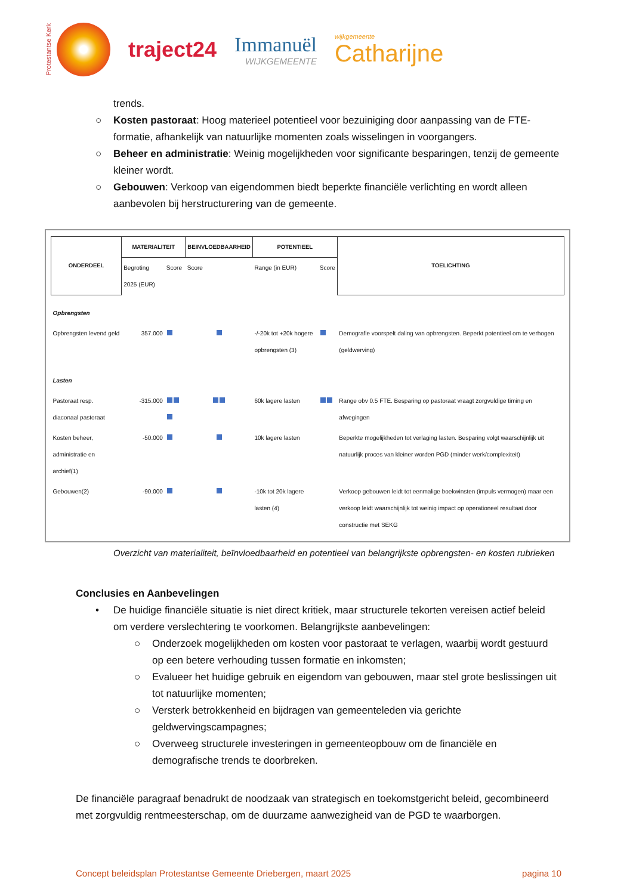Protestantse Kerk
traject24 Immanuël
WIJKGEMEENTE
wijkgemeente
Catharijne
trends.
○ Kosten pastoraat: Hoog materieel potentieel voor bezuiniging door aanpassing van de FTE-formatie, afhankelijk van natuurlijke momenten zoals wisselingen in voorgangers.
○ Beheer en administratie: Weinig mogelijkheden voor significante besparingen, tenzij de gemeente kleiner wordt.
○ Gebouwen: Verkoop van eigendommen biedt beperkte financiële verlichting en wordt alleen aanbevolen bij herstructurering van de gemeente.
| ONDERDEEL | MATERIALITEIT | | BEINVLOEDBAARHEID | POTENTIEEL | | TOELICHTING |
| --- | --- | --- | --- | --- | --- | --- |
| | Begroting 2025 (EUR) | Score | Score | Range (in EUR) | Score | |
| Opbrengsten | | | | | | |
| Opbrengsten levend geld | 357.000 | | | -/-20k tot +20k hogere opbrengsten (3) | | Demografie voorspelt daling van opbrengsten. Beperkt potentieel om te verhogen (geldwerving) |
| Lasten | | | | | | |
| Pastoraat resp. diaconaal pastoraat | -315.000 | | | 60k lagere lasten | | Range obv 0.5 FTE. Besparing op pastoraat vraagt zorgvuldige timing en afwegingen |
| Kosten beheer, administratie en archief(1) | -50.000 | | | 10k lagere lasten | | Beperkte mogelijkheden tot verlaging lasten. Besparing volgt waarschijnlijk uit natuurlijk proces van kleiner worden PGD (minder werk/complexiteit) |
| Gebouwen(2) | -90.000 | | | -10k tot 20k lagere lasten (4) | | Verkoop gebouwen leidt tot eenmalige boekwinsten (impuls vermogen) maar een verkoop leidt waarschijnlijk tot weinig impact op operationeel resultaat door constructie met SEKG |
Overzicht van materialiteit, beïnvloedbaarheid en potentieel van belangrijkste opbrengsten- en kosten rubrieken
Conclusies en Aanbevelingen
• De huidige financiële situatie is niet direct kritiek, maar structurele tekorten vereisen actief beleid om verdere verslechtering te voorkomen. Belangrijkste aanbevelingen:
○ Onderzoek mogelijkheden om kosten voor pastoraat te verlagen, waarbij wordt gestuurd op een betere verhouding tussen formatie en inkomsten;
○ Evalueer het huidige gebruik en eigendom van gebouwen, maar stel grote beslissingen uit tot natuurlijke momenten;
○ Versterk betrokkenheid en bijdragen van gemeenteleden via gerichte geldwervingscampagnes;
○ Overweeg structurele investeringen in gemeenteopbouw om de financiële en demografische trends te doorbreken.
De financiële paragraaf benadrukt de noodzaak van strategisch en toekomstgericht beleid, gecombineerd met zorgvuldig rentmeesterschap, om de duurzame aanwezigheid van de PGD te waarborgen.
Concept beleidsplan Protestantse Gemeente Driebergen, maart 2025 pagina 10